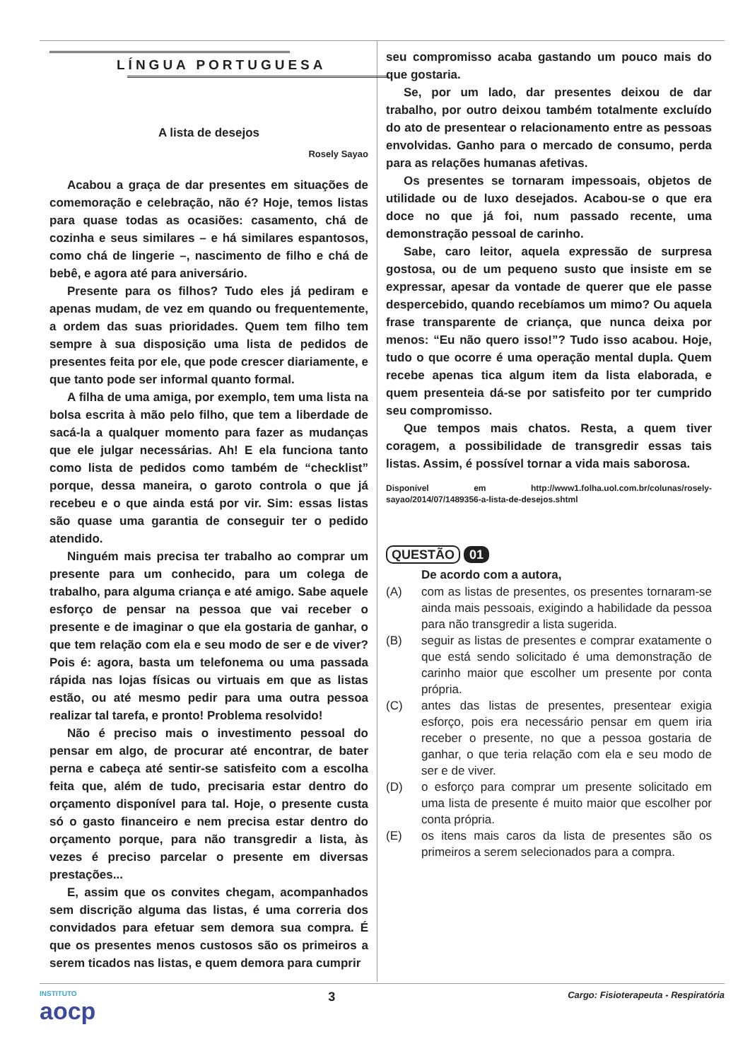LÍNGUA PORTUGUESA
A lista de desejos
Rosely Sayao
Acabou a graça de dar presentes em situações de comemoração e celebração, não é? Hoje, temos listas para quase todas as ocasiões: casamento, chá de cozinha e seus similares – e há similares espantosos, como chá de lingerie –, nascimento de filho e chá de bebê, e agora até para aniversário.
Presente para os filhos? Tudo eles já pediram e apenas mudam, de vez em quando ou frequentemente, a ordem das suas prioridades. Quem tem filho tem sempre à sua disposição uma lista de pedidos de presentes feita por ele, que pode crescer diariamente, e que tanto pode ser informal quanto formal.
A filha de uma amiga, por exemplo, tem uma lista na bolsa escrita à mão pelo filho, que tem a liberdade de sacá-la a qualquer momento para fazer as mudanças que ele julgar necessárias. Ah! E ela funciona tanto como lista de pedidos como também de “checklist” porque, dessa maneira, o garoto controla o que já recebeu e o que ainda está por vir. Sim: essas listas são quase uma garantia de conseguir ter o pedido atendido.
Ninguém mais precisa ter trabalho ao comprar um presente para um conhecido, para um colega de trabalho, para alguma criança e até amigo. Sabe aquele esforço de pensar na pessoa que vai receber o presente e de imaginar o que ela gostaria de ganhar, o que tem relação com ela e seu modo de ser e de viver? Pois é: agora, basta um telefonema ou uma passada rápida nas lojas físicas ou virtuais em que as listas estão, ou até mesmo pedir para uma outra pessoa realizar tal tarefa, e pronto! Problema resolvido!
Não é preciso mais o investimento pessoal do pensar em algo, de procurar até encontrar, de bater perna e cabeça até sentir-se satisfeito com a escolha feita que, além de tudo, precisaria estar dentro do orçamento disponível para tal. Hoje, o presente custa só o gasto financeiro e nem precisa estar dentro do orçamento porque, para não transgredir a lista, às vezes é preciso parcelar o presente em diversas prestações...
E, assim que os convites chegam, acompanhados sem discrição alguma das listas, é uma correria dos convidados para efetuar sem demora sua compra. É que os presentes menos custosos são os primeiros a serem ticados nas listas, e quem demora para cumprir
seu compromisso acaba gastando um pouco mais do que gostaria.
Se, por um lado, dar presentes deixou de dar trabalho, por outro deixou também totalmente excluído do ato de presentear o relacionamento entre as pessoas envolvidas. Ganho para o mercado de consumo, perda para as relações humanas afetivas.
Os presentes se tornaram impessoais, objetos de utilidade ou de luxo desejados. Acabou-se o que era doce no que já foi, num passado recente, uma demonstração pessoal de carinho.
Sabe, caro leitor, aquela expressão de surpresa gostosa, ou de um pequeno susto que insiste em se expressar, apesar da vontade de querer que ele passe despercebido, quando recebíamos um mimo? Ou aquela frase transparente de criança, que nunca deixa por menos: “Eu não quero isso!”? Tudo isso acabou. Hoje, tudo o que ocorre é uma operação mental dupla. Quem recebe apenas tica algum item da lista elaborada, e quem presenteia dá-se por satisfeito por ter cumprido seu compromisso.
Que tempos mais chatos. Resta, a quem tiver coragem, a possibilidade de transgredir essas tais listas. Assim, é possível tornar a vida mais saborosa.
Disponível em http://www1.folha.uol.com.br/colunas/rosely-sayao/2014/07/1489356-a-lista-de-desejos.shtml
QUESTÃO 01
De acordo com a autora,
(A) com as listas de presentes, os presentes tornaram-se ainda mais pessoais, exigindo a habilidade da pessoa para não transgredir a lista sugerida.
(B) seguir as listas de presentes e comprar exatamente o que está sendo solicitado é uma demonstração de carinho maior que escolher um presente por conta própria.
(C) antes das listas de presentes, presentear exigia esforço, pois era necessário pensar em quem iria receber o presente, no que a pessoa gostaria de ganhar, o que teria relação com ela e seu modo de ser e de viver.
(D) o esforço para comprar um presente solicitado em uma lista de presente é muito maior que escolher por conta própria.
(E) os itens mais caros da lista de presentes são os primeiros a serem selecionados para a compra.
INSTITUTO
aocp
3
Cargo: Fisioterapeuta - Respiratória